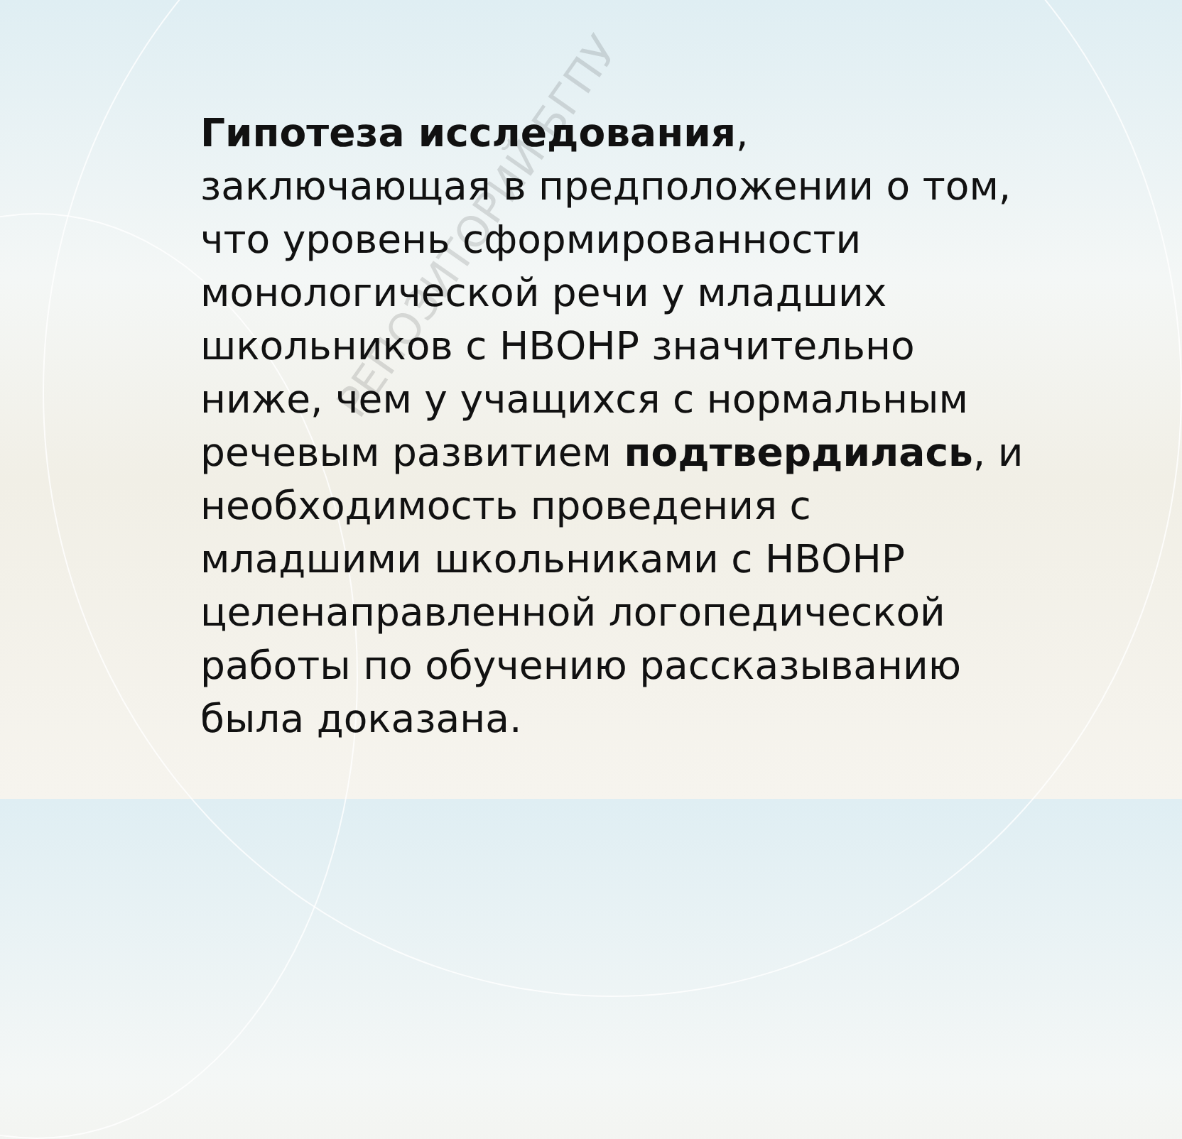Гипотеза исследования, заключающая в предположении о том, что уровень сформированности монологической речи у младших школьников с НВОНР значительно ниже, чем у учащихся с нормальным речевым развитием подтвердилась, и необходимость проведения с младшими школьниками с НВОНР целенаправленной логопедической работы по обучению рассказыванию была доказана.
РЕПОЗИТОРИЙ БГПУ